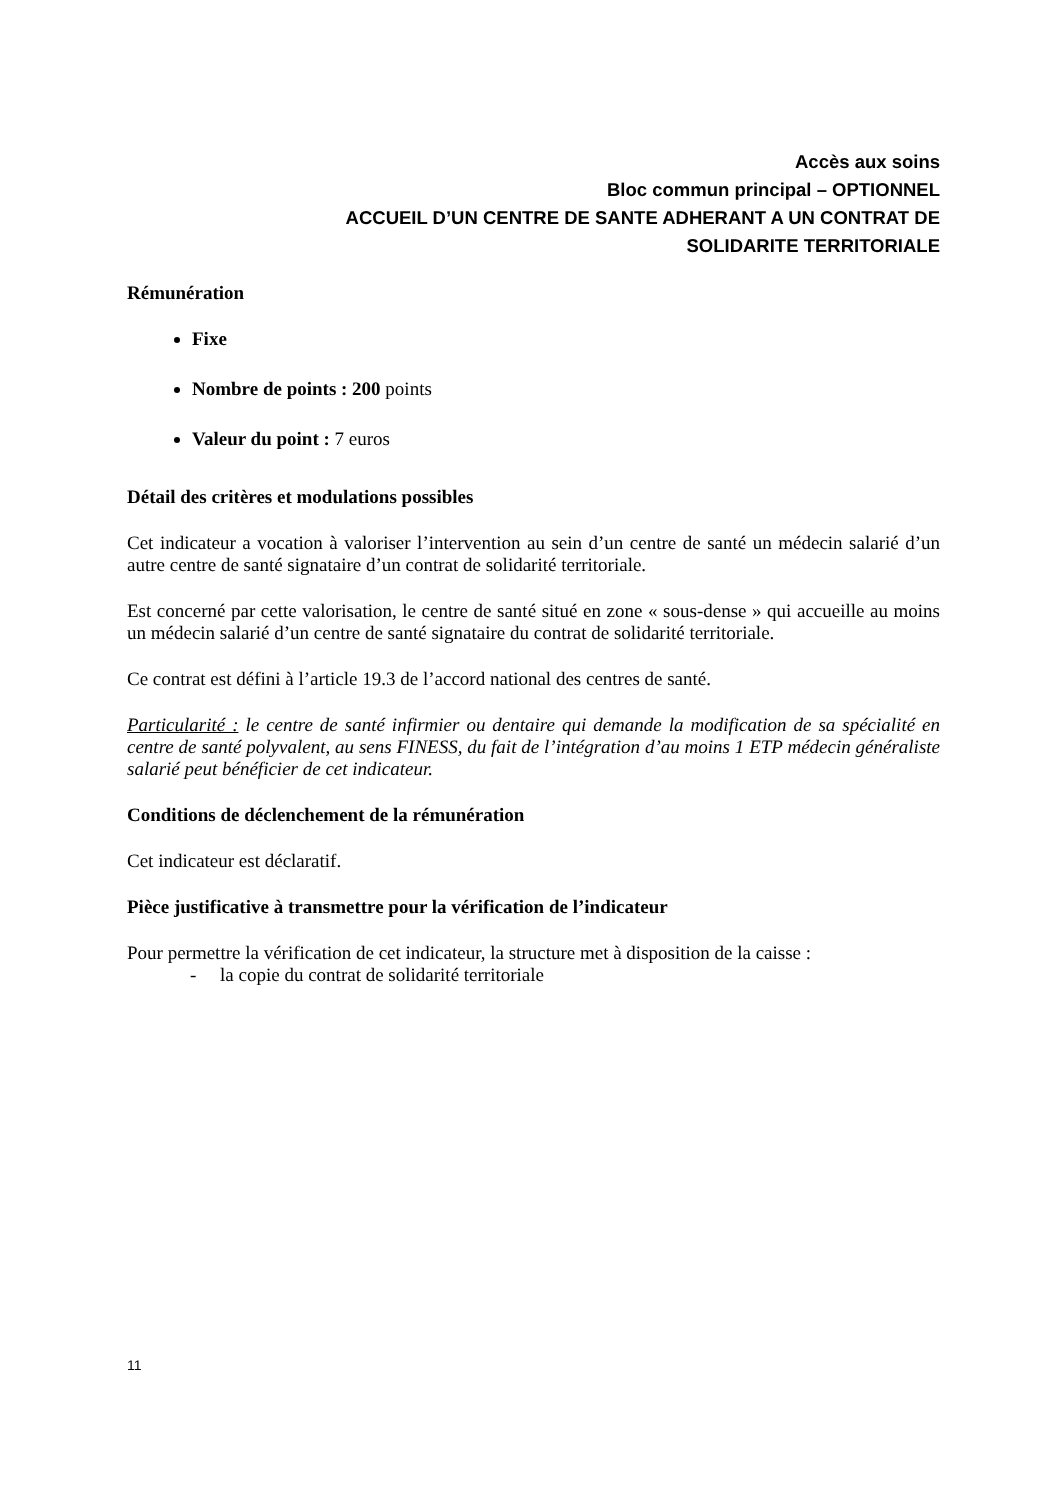Accès aux soins
Bloc commun principal – OPTIONNEL
ACCUEIL D’UN CENTRE DE SANTE ADHERANT A UN CONTRAT DE
SOLIDARITE TERRITORIALE
Rémunération
Fixe
Nombre de points : 200 points
Valeur du point : 7 euros
Détail des critères et modulations possibles
Cet indicateur a vocation à valoriser l’intervention au sein d’un centre de santé un médecin salarié d’un autre centre de santé signataire d’un contrat de solidarité territoriale.
Est concerné par cette valorisation, le centre de santé situé en zone « sous-dense » qui accueille au moins un médecin salarié d’un centre de santé signataire du contrat de solidarité territoriale.
Ce contrat est défini à l’article 19.3 de l’accord national des centres de santé.
Particularité : le centre de santé infirmier ou dentaire qui demande la modification de sa spécialité en centre de santé polyvalent, au sens FINESS, du fait de l’intégration d’au moins 1 ETP médecin généraliste salarié peut bénéficier de cet indicateur.
Conditions de déclenchement de la rémunération
Cet indicateur est déclaratif.
Pièce justificative à transmettre pour la vérification de l’indicateur
Pour permettre la vérification de cet indicateur, la structure met à disposition de la caisse :
- la copie du contrat de solidarité territoriale
11